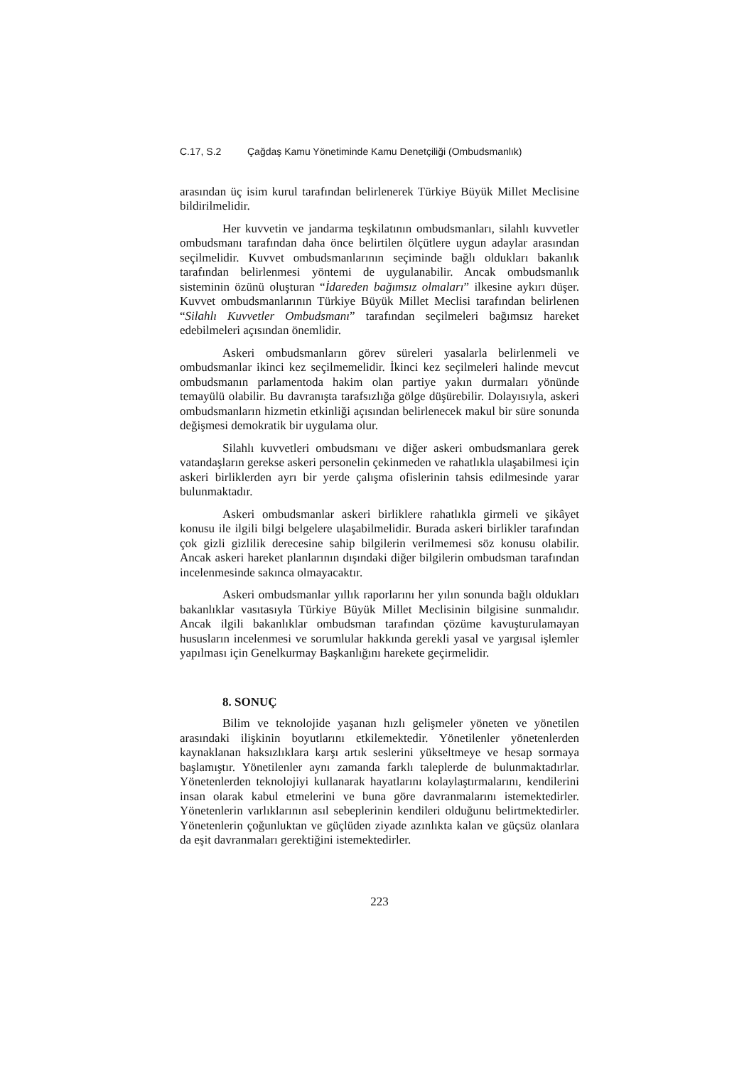C.17, S.2 Çağdaş Kamu Yönetiminde Kamu Denetçiliği (Ombudsmanlık)
arasından üç isim kurul tarafından belirlenerek Türkiye Büyük Millet Meclisine bildirilmelidir.
Her kuvvetin ve jandarma teşkilatının ombudsmanları, silahlı kuvvetler ombudsmanı tarafından daha önce belirtilen ölçütlere uygun adaylar arasından seçilmelidir. Kuvvet ombudsmanlarının seçiminde bağlı oldukları bakanlık tarafından belirlenmesi yöntemi de uygulanabilir. Ancak ombudsmanlık sisteminin özünü oluşturan “İdareden bağımsız olmaları” ilkesine aykırı düşer. Kuvvet ombudsmanlarının Türkiye Büyük Millet Meclisi tarafından belirlenen “Silahlı Kuvvetler Ombudsmanı” tarafından seçilmeleri bağımsız hareket edebilmeleri açısından önemlidir.
Askeri ombudsmanların görev süreleri yasalarla belirlenmeli ve ombudsmanlar ikinci kez seçilmemelidir. İkinci kez seçilmeleri halinde mevcut ombudsmanın parlamentoda hakim olan partiye yakın durmaları yönünde temayülü olabilir. Bu davranışta tarafsızlığa gölge düşürebilir. Dolayısıyla, askeri ombudsmanların hizmetin etkinliği açısından belirlenecek makul bir süre sonunda değişmesi demokratik bir uygulama olur.
Silahlı kuvvetleri ombudsmanı ve diğer askeri ombudsmanlara gerek vatandaşların gerekse askeri personelin çekinmeden ve rahatlıkla ulaşabilmesi için askeri birliklerden ayrı bir yerde çalışma ofislerinin tahsis edilmesinde yarar bulunmaktadır.
Askeri ombudsmanlar askeri birliklere rahatlıkla girmeli ve şikâyet konusu ile ilgili bilgi belgelere ulaşabilmelidir. Burada askeri birlikler tarafından çok gizli gizlilik derecesine sahip bilgilerin verilmemesi söz konusu olabilir. Ancak askeri hareket planlarının dışındaki diğer bilgilerin ombudsman tarafından incelenmesinde sakınca olmayacaktır.
Askeri ombudsmanlar yıllık raporlarını her yılın sonunda bağlı oldukları bakanlıklar vasıtasıyla Türkiye Büyük Millet Meclisinin bilgisine sunmalıdır. Ancak ilgili bakanlıklar ombudsman tarafından çözüme kavuşturulamayan hususların incelenmesi ve sorumlular hakkında gerekli yasal ve yargısal işlemler yapılması için Genelkurmay Başkanlığını harekete geçirmelidir.
8. SONUÇ
Bilim ve teknolojide yaşanan hızlı gelişmeler yöneten ve yönetilen arasındaki ilişkinin boyutlarını etkilemektedir. Yönetilenler yönetenlerden kaynaklanan haksızlıklara karşı artık seslerini yükseltmeye ve hesap sormaya başlamıştır. Yönetilenler aynı zamanda farklı taleplerde de bulunmaktadırlar. Yönetenlerden teknolojiyi kullanarak hayatlarını kolaylaştırmalarını, kendilerini insan olarak kabul etmelerini ve buna göre davranmalarını istemektedirler. Yönetenlerin varlıklarının asıl sebeplerinin kendileri olduğunu belirtmektedirler. Yönetenlerin çoğunluktan ve güçlüden ziyade azınlıkta kalan ve güçsüz olanlara da eşit davranmaları gerektiğini istemektedirler.
223